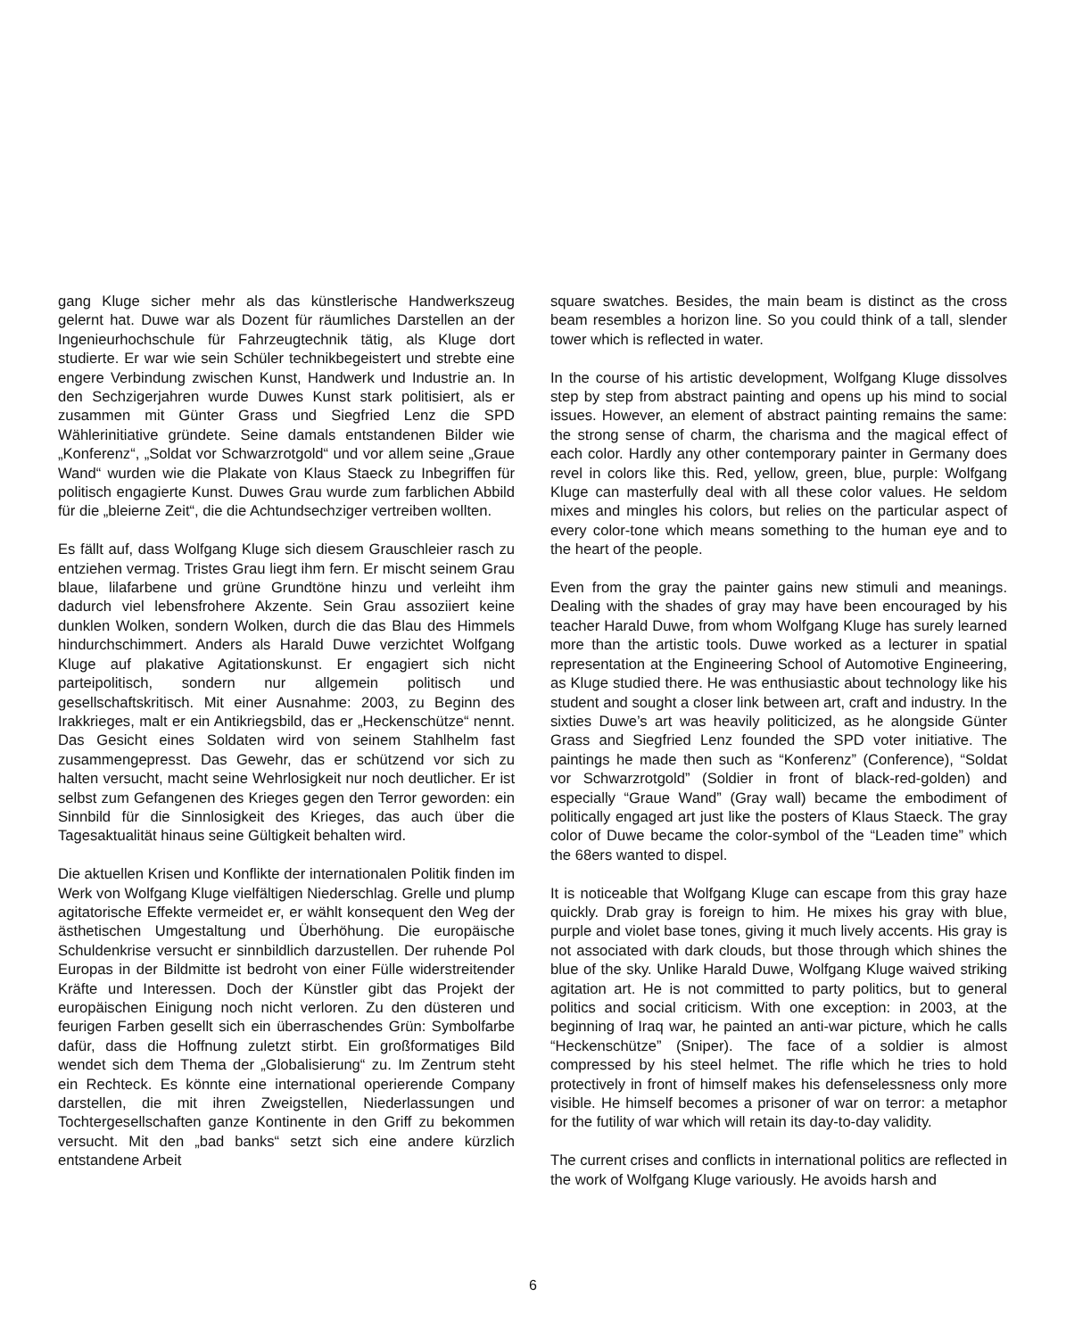gang Kluge sicher mehr als das künstlerische Handwerkszeug gelernt hat. Duwe war als Dozent für räumliches Darstellen an der Ingenieurhochschule für Fahrzeugtechnik tätig, als Kluge dort studierte. Er war wie sein Schüler technikbegeistert und strebte eine engere Verbindung zwischen Kunst, Handwerk und Industrie an. In den Sechzigerjahren wurde Duwes Kunst stark politisiert, als er zusammen mit Günter Grass und Siegfried Lenz die SPD Wählerinitiative gründete. Seine damals entstandenen Bilder wie „Konferenz“, „Soldat vor Schwarzrotgold“ und vor allem seine „Graue Wand“ wurden wie die Plakate von Klaus Staeck zu Inbegriffen für politisch engagierte Kunst. Duwes Grau wurde zum farblichen Abbild für die „bleierne Zeit“, die die Achtundsechziger vertreiben wollten.
Es fällt auf, dass Wolfgang Kluge sich diesem Grauschleier rasch zu entziehen vermag. Tristes Grau liegt ihm fern. Er mischt seinem Grau blaue, lilafarbene und grüne Grundtöne hinzu und verleiht ihm dadurch viel lebensfrohere Akzente. Sein Grau assoziiert keine dunklen Wolken, sondern Wolken, durch die das Blau des Himmels hindurchschimmert. Anders als Harald Duwe verzichtet Wolfgang Kluge auf plakative Agitationskunst. Er engagiert sich nicht parteipolitisch, sondern nur allgemein politisch und gesellschaftskritisch. Mit einer Ausnahme: 2003, zu Beginn des Irakkrieges, malt er ein Antikriegsbild, das er „Heckenschütze“ nennt. Das Gesicht eines Soldaten wird von seinem Stahlhelm fast zusammengepresst. Das Gewehr, das er schützend vor sich zu halten versucht, macht seine Wehrlosigkeit nur noch deutlicher. Er ist selbst zum Gefangenen des Krieges gegen den Terror geworden: ein Sinnbild für die Sinnlosigkeit des Krieges, das auch über die Tagesaktualität hinaus seine Gültigkeit behalten wird.
Die aktuellen Krisen und Konflikte der internationalen Politik finden im Werk von Wolfgang Kluge vielfältigen Niederschlag. Grelle und plump agitatorische Effekte vermeidet er, er wählt konsequent den Weg der ästhetischen Umgestaltung und Überhöhung. Die europäische Schuldenkrise versucht er sinnbildlich darzustellen. Der ruhende Pol Europas in der Bildmitte ist bedroht von einer Fülle widerstreitender Kräfte und Interessen. Doch der Künstler gibt das Projekt der europäischen Einigung noch nicht verloren. Zu den düsteren und feurigen Farben gesellt sich ein überraschendes Grün: Symbolfarbe dafür, dass die Hoffnung zuletzt stirbt. Ein großformatiges Bild wendet sich dem Thema der „Globalisierung“ zu. Im Zentrum steht ein Rechteck. Es könnte eine international operierende Company darstellen, die mit ihren Zweigstellen, Niederlassungen und Tochtergesellschaften ganze Kontinente in den Griff zu bekommen versucht. Mit den „bad banks“ setzt sich eine andere kürzlich entstandene Arbeit
square swatches. Besides, the main beam is distinct as the cross beam resembles a horizon line. So you could think of a tall, slender tower which is reflected in water.
In the course of his artistic development, Wolfgang Kluge dissolves step by step from abstract painting and opens up his mind to social issues. However, an element of abstract painting remains the same: the strong sense of charm, the charisma and the magical effect of each color. Hardly any other contemporary painter in Germany does revel in colors like this. Red, yellow, green, blue, purple: Wolfgang Kluge can masterfully deal with all these color values. He seldom mixes and mingles his colors, but relies on the particular aspect of every color-tone which means something to the human eye and to the heart of the people.
Even from the gray the painter gains new stimuli and meanings. Dealing with the shades of gray may have been encouraged by his teacher Harald Duwe, from whom Wolfgang Kluge has surely learned more than the artistic tools. Duwe worked as a lecturer in spatial representation at the Engineering School of Automotive Engineering, as Kluge studied there. He was enthusiastic about technology like his student and sought a closer link between art, craft and industry. In the sixties Duwe’s art was heavily politicized, as he alongside Günter Grass and Siegfried Lenz founded the SPD voter initiative. The paintings he made then such as “Konferenz” (Conference), “Soldat vor Schwarzrotgold” (Soldier in front of black-red-golden) and especially “Graue Wand” (Gray wall) became the embodiment of politically engaged art just like the posters of Klaus Staeck. The gray color of Duwe became the color-symbol of the “Leaden time” which the 68ers wanted to dispel.
It is noticeable that Wolfgang Kluge can escape from this gray haze quickly. Drab gray is foreign to him. He mixes his gray with blue, purple and violet base tones, giving it much lively accents. His gray is not associated with dark clouds, but those through which shines the blue of the sky. Unlike Harald Duwe, Wolfgang Kluge waived striking agitation art. He is not committed to party politics, but to general politics and social criticism. With one exception: in 2003, at the beginning of Iraq war, he painted an anti-war picture, which he calls “Heckenschütze” (Sniper). The face of a soldier is almost compressed by his steel helmet. The rifle which he tries to hold protectively in front of himself makes his defenselessness only more visible. He himself becomes a prisoner of war on terror: a metaphor for the futility of war which will retain its day-to-day validity.
The current crises and conflicts in international politics are reflected in the work of Wolfgang Kluge variously. He avoids harsh and
6